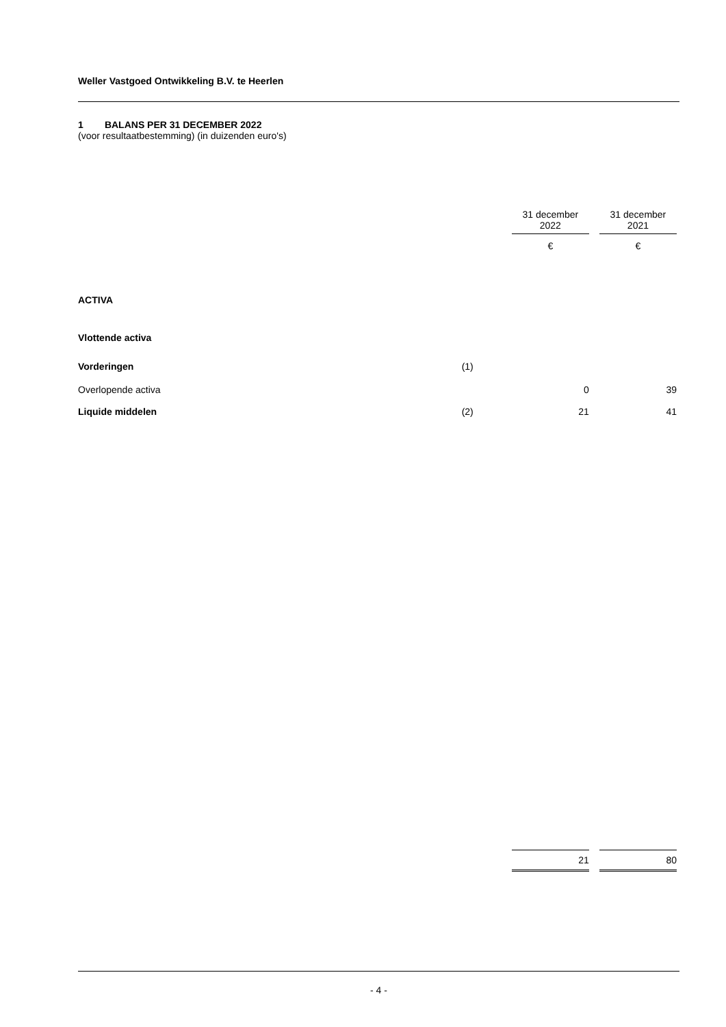Weller Vastgoed Ontwikkeling B.V. te Heerlen
1 BALANS PER 31 DECEMBER 2022
(voor resultaatbestemming) (in duizenden euro's)
| | | 31 december 2022 | | 31 december 2021 |
| --- | --- | --- | --- | --- |
| | | € | | € |
| ACTIVA | | | | |
| Vlottende activa | | | | |
| Vorderingen | (1) | | | |
| Overlopende activa | | 0 | | 39 |
| Liquide middelen | (2) | 21 | | 41 |
| | | 21 | | 80 |
- 4 -